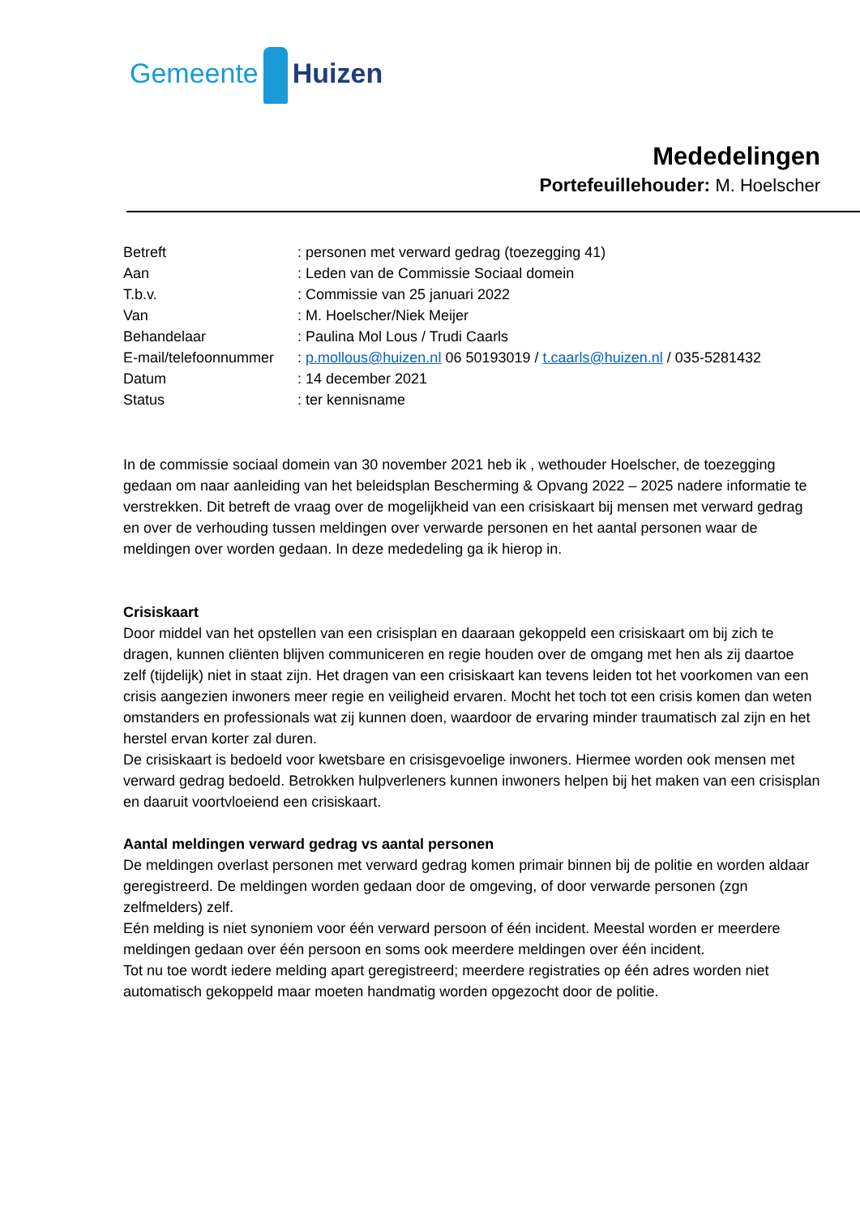Gemeente Huizen
Mededelingen
Portefeuillehouder: M. Hoelscher
| Betreft | : personen met verward gedrag (toezegging 41) |
| Aan | : Leden van de Commissie Sociaal domein |
| T.b.v. | : Commissie van 25 januari 2022 |
| Van | : M. Hoelscher/Niek Meijer |
| Behandelaar | : Paulina Mol Lous / Trudi Caarls |
| E-mail/telefoonnummer | : p.mollous@huizen.nl 06 50193019 / t.caarls@huizen.nl / 035-5281432 |
| Datum | : 14 december 2021 |
| Status | : ter kennisname |
In de commissie sociaal domein van 30 november 2021 heb ik , wethouder Hoelscher, de toezegging gedaan om naar aanleiding van het beleidsplan Bescherming & Opvang 2022 – 2025 nadere informatie te verstrekken. Dit betreft de vraag over de mogelijkheid van een crisiskaart bij mensen met verward gedrag en over de verhouding tussen meldingen over verwarde personen en het aantal personen waar de meldingen over worden gedaan. In deze mededeling ga ik hierop in.
Crisiskaart
Door middel van het opstellen van een crisisplan en daaraan gekoppeld een crisiskaart om bij zich te dragen, kunnen cliënten blijven communiceren en regie houden over de omgang met hen als zij daartoe zelf (tijdelijk) niet in staat zijn. Het dragen van een crisiskaart kan tevens leiden tot het voorkomen van een crisis aangezien inwoners meer regie en veiligheid ervaren. Mocht het toch tot een crisis komen dan weten omstanders en professionals wat zij kunnen doen, waardoor de ervaring minder traumatisch zal zijn en het herstel ervan korter zal duren.
De crisiskaart is bedoeld voor kwetsbare en crisisgevoelige inwoners. Hiermee worden ook mensen met verward gedrag bedoeld. Betrokken hulpverleners kunnen inwoners helpen bij het maken van een crisisplan en daaruit voortvloeiend een crisiskaart.
Aantal meldingen verward gedrag vs aantal personen
De meldingen overlast personen met verward gedrag komen primair binnen bij de politie en worden aldaar geregistreerd. De meldingen worden gedaan door de omgeving, of door verwarde personen (zgn zelfmelders) zelf.
Eén melding is niet synoniem voor één verward persoon of één incident. Meestal worden er meerdere meldingen gedaan over één persoon en soms ook meerdere meldingen over één incident.
Tot nu toe wordt iedere melding apart geregistreerd; meerdere registraties op één adres worden niet automatisch gekoppeld maar moeten handmatig worden opgezocht door de politie.